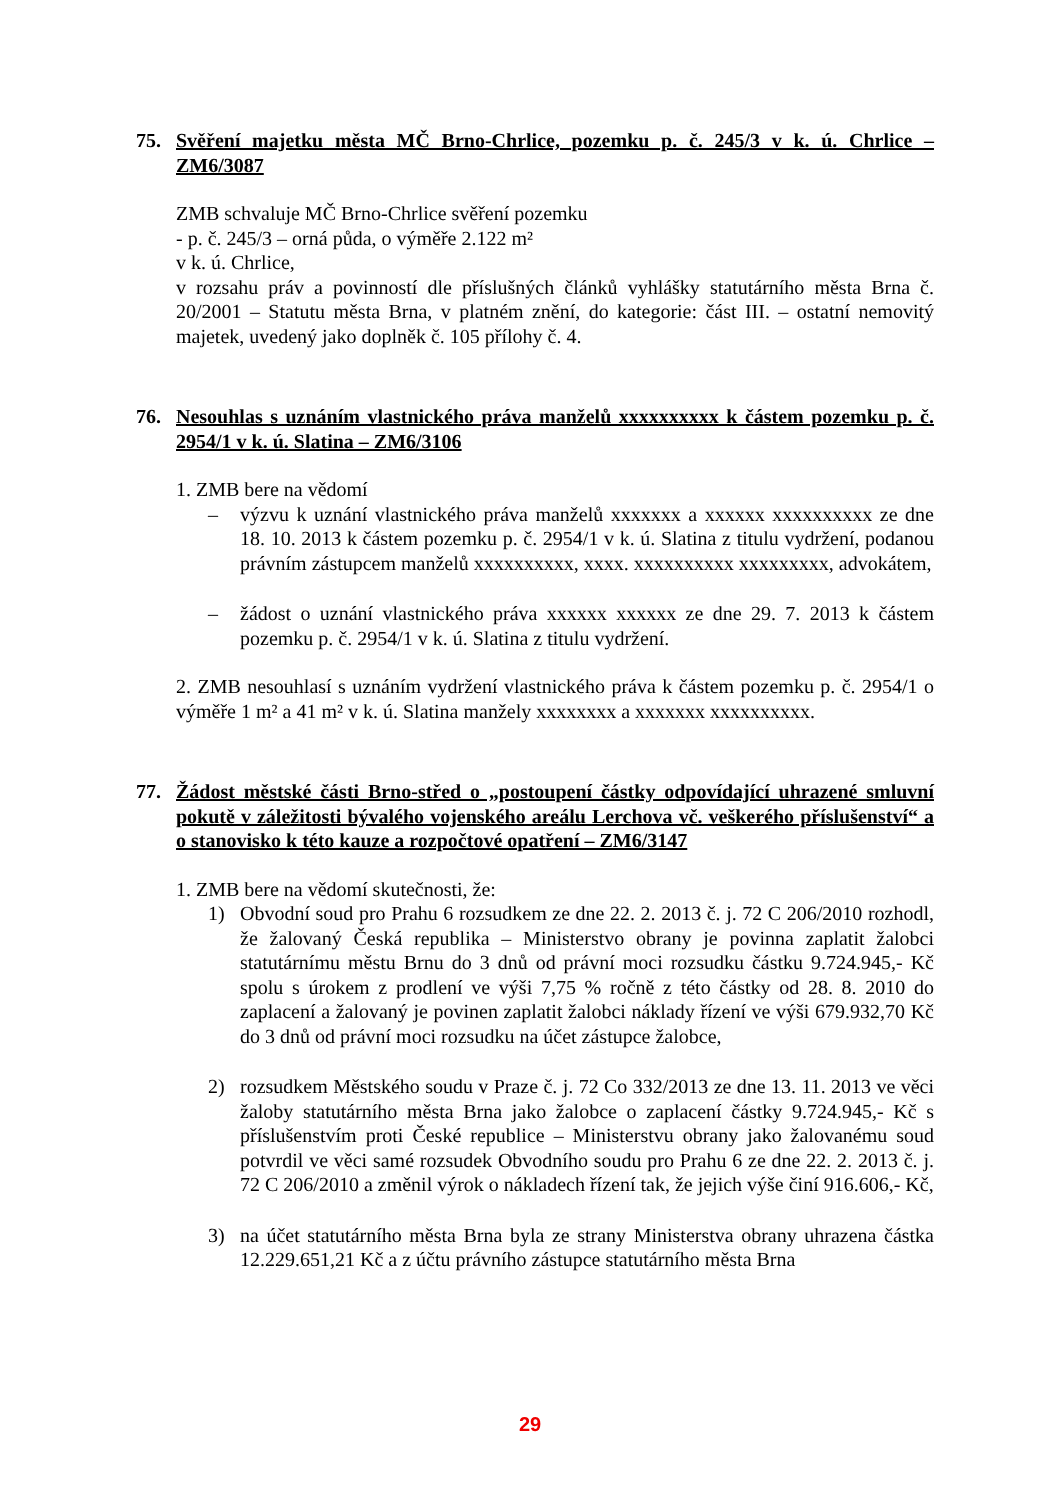75. Svěření majetku města MČ Brno-Chrlice, pozemku p. č. 245/3 v k. ú. Chrlice – ZM6/3087
ZMB schvaluje MČ Brno-Chrlice svěření pozemku
- p. č. 245/3 – orná půda, o výměře 2.122 m²
v k. ú. Chrlice,
v rozsahu práv a povinností dle příslušných článků vyhlášky statutárního města Brna č. 20/2001 – Statutu města Brna, v platném znění, do kategorie: část III. – ostatní nemovitý majetek, uvedený jako doplněk č. 105 přílohy č. 4.
76. Nesouhlas s uznáním vlastnického práva manželů xxxxxxxxxx k částem pozemku p. č. 2954/1 v k. ú. Slatina – ZM6/3106
1. ZMB bere na vědomí
– výzvu k uznání vlastnického práva manželů xxxxxxx a xxxxxx xxxxxxxxxx ze dne 18. 10. 2013 k částem pozemku p. č. 2954/1 v k. ú. Slatina z titulu vydržení, podanou právním zástupcem manželů xxxxxxxxxx, xxxx. xxxxxxxxxx xxxxxxxxx, advokátem,
– žádost o uznání vlastnického práva xxxxxx xxxxxx ze dne 29. 7. 2013 k částem pozemku p. č. 2954/1 v k. ú. Slatina z titulu vydržení.
2. ZMB nesouhlasí s uznáním vydržení vlastnického práva k částem pozemku p. č. 2954/1 o výměře 1 m² a 41 m² v k. ú. Slatina manžely xxxxxxxx a xxxxxxx xxxxxxxxxx.
77. Žádost městské části Brno-střed o „postoupení částky odpovídající uhrazené smluvní pokutě v záležitosti bývalého vojenského areálu Lerchova vč. veškerého příslušenství“ a o stanovisko k této kauze a rozpočtové opatření – ZM6/3147
1. ZMB bere na vědomí skutečnosti, že:
1) Obvodní soud pro Prahu 6 rozsudkem ze dne 22. 2. 2013 č. j. 72 C 206/2010 rozhodl, že žalovaný Česká republika – Ministerstvo obrany je povinna zaplatit žalobci statutárnímu městu Brnu do 3 dnů od právní moci rozsudku částku 9.724.945,- Kč spolu s úrokem z prodlení ve výši 7,75 % ročně z této částky od 28. 8. 2010 do zaplacení a žalovaný je povinen zaplatit žalobci náklady řízení ve výši 679.932,70 Kč do 3 dnů od právní moci rozsudku na účet zástupce žalobce,
2) rozsudkem Městského soudu v Praze č. j. 72 Co 332/2013 ze dne 13. 11. 2013 ve věci žaloby statutárního města Brna jako žalobce o zaplacení částky 9.724.945,- Kč s příslušenstvím proti České republice – Ministerstvu obrany jako žalovanému soud potvrdil ve věci samé rozsudek Obvodního soudu pro Prahu 6 ze dne 22. 2. 2013 č. j. 72 C 206/2010 a změnil výrok o nákladech řízení tak, že jejich výše činí 916.606,- Kč,
3) na účet statutárního města Brna byla ze strany Ministerstva obrany uhrazena částka 12.229.651,21 Kč a z účtu právního zástupce statutárního města Brna
29